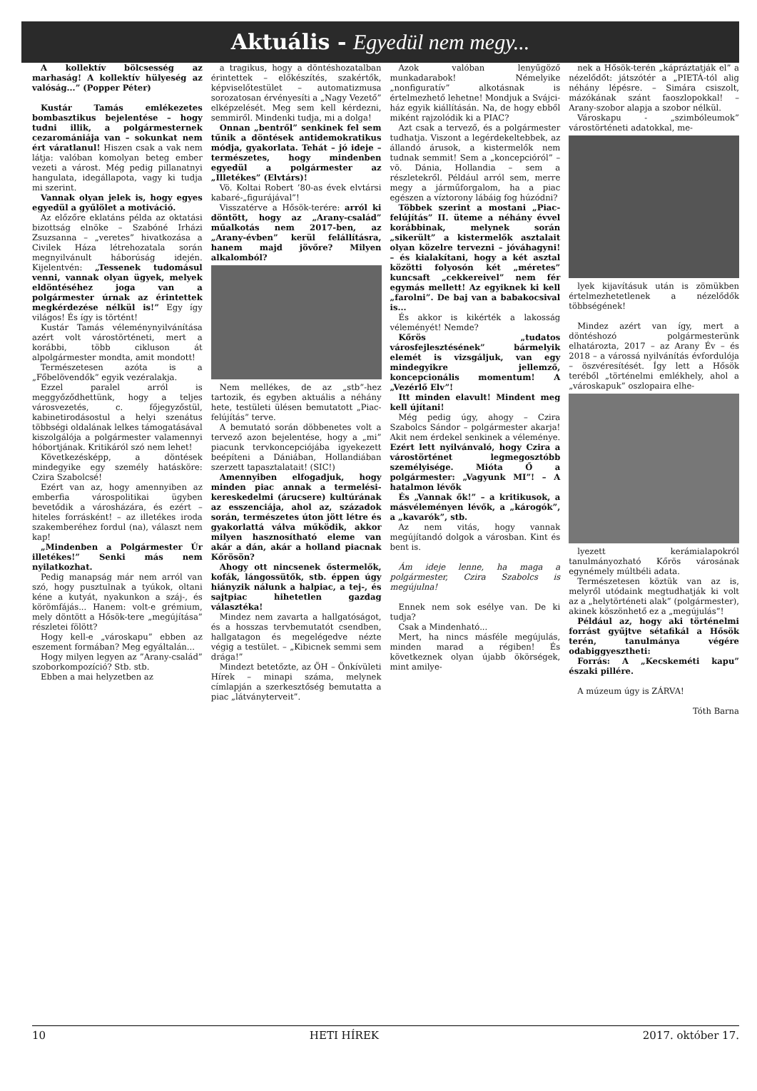Aktuális - Egyedül nem megy...
A kollektív bölcsesség az marhaság! A kollektív hülyeség az valóság...” (Popper Péter)
Kustár Tamás emlékezetes bombasztikus bejelentése – hogy tudni illik, a polgármesternek cezaromániája van – sokunkat nem ért váratlanul! Hiszen csak a vak nem látja: valóban komolyan beteg ember vezeti a várost. Még pedig pillanatnyi hangulata, idegállapota, vagy ki tudja mi szerint.
Vannak olyan jelek is, hogy egyes egyedül a gyűlölet a motiváció.
Az előzőre eklatáns példa az oktatási bizottság elnöke – Szabóné Irházi Zsuzsanna – „veretes” hivatkozása a Civilek Háza létrehozatala során megnyilvánult háborúság idején. Kijelentvén: „Tessenek tudomásul venni, vannak olyan ügyek, melyek eldöntéséhez joga van a polgármester úrnak az érintettek megkérdezése nélkül is!” Egy így világos! És így is történt!
Kustár Tamás véleménynyilvánítása azért volt várostörténeti, mert a korábbi, több cikluson át alpolgármester mondta, amit mondott!
Természetesen azóta is a „Főbelövendők” egyik vezéralakja.
Ezzel paralel arról is meggyőződhettünk, hogy a teljes városvezetés, c. főjegyzőstül, kabinetirodásostul a helyi szenátus többségi oldalának lelkes támogatásával kiszolgálója a polgármester valamennyi hóbortjának. Kritikáról szó nem lehet!
Következésképp, a döntések mindegyike egy személy hatásköre: Czira Szabolcsé!
Ezért van az, hogy amennyiben az emberfia várospolitikai ügyben bevetődik a városházára, és ezért – hiteles forrásként! – az illetékes iroda szakemberéhez fordul (na), választ nem kap!
„Mindenben a Polgármester Úr illetékes!” Senki más nem nyilatkozhat.
Pedig manapság már nem arról van szó, hogy pusztulnak a tyúkok, oltani kéne a kutyát, nyakunkon a száj-, és körömfájás... Hanem: volt-e grémium, mely döntött a Hősök-tere „megújítása” részletei fölött?
Hogy kell-e „városkapu” ebben az eszement formában? Meg egyáltalán...
Hogy milyen legyen az ”Arany-család” szoborkompozíció? Stb. stb.
Ebben a mai helyzetben az
a tragikus, hogy a döntéshozatalban érintettek – előkészítés, szakértők, képviselőtestület – automatizmusa sorozatosan érvényesíti a „Nagy Vezető” elképzelését. Meg sem kell kérdezni, semmiről. Mindenki tudja, mi a dolga!
Onnan „bentről” senkinek fel sem tűnik a döntések antidemokratikus módja, gyakorlata. Tehát – jó ideje – természetes, hogy mindenben egyedül a polgármester az „Illetékes” (Elvtárs)!
Vö. Koltai Robert ’80-as évek elvtársi kabaré-„figurájával”!
Visszatérve a Hősök-terére: arról ki döntött, hogy az „Arany-család” műalkotás nem 2017-ben, az „Arany-évben” kerül felállításra, hanem majd jövőre? Milyen alkalomból?
Nem mellékes, de az „stb”-hez tartozik, és egyben aktuális a néhány hete, testületi ülésen bemutatott „Piac-felújítás” terve.
A bemutató során döbbenetes volt a tervező azon bejelentése, hogy a „mi” piacunk tervkoncepciójába igyekezett beépíteni a Dániában, Hollandiában szerzett tapasztalatait! (SIC!)
Amennyiben elfogadjuk, hogy minden piac annak a termelési-kereskedelmi (árucsere) kultúrának az esszenciája, ahol az, századok során, természetes úton jött létre és gyakorlattá válva működik, akkor milyen hasznosítható eleme van akár a dán, akár a holland piacnak Kőrösön?
Ahogy ott nincsenek őstermelők, kofák, lángossütők, stb. éppen úgy hiányzik nálunk a halpiac, a tej-, és sajtpiac hihetetlen gazdag választéka!
Mindez nem zavarta a hallgatóságot, és a hosszas tervbemutatót csendben, hallgatagon és megelégedve nézte végig a testület. – „Kibicnek semmi sem drága!”
Mindezt betetőzte, az ÖH – Önkívületi Hírek – minapi száma, melynek címlapján a szerkesztőség bemutatta a piac „látványterveit”.
Azok valóban lenyűgöző munkadarabok! Némelyike „nonfiguratív” alkotásnak is értelmezhető lehetne! Mondjuk a Svájci-ház egyik kiállításán. Na, de hogy ebből miként rajzolódik ki a PIAC?
Azt csak a tervező, és a polgármester tudhatja. Viszont a legérdekeltebbek, az állandó árusok, a kistermelők nem tudnak semmit! Sem a „koncepcióról” – vö. Dánia, Hollandia – sem a részletekről. Például arról sem, merre megy a járműforgalom, ha a piac egészen a víztorony lábáig fog húzódni?
Többek szerint a mostani „Piac-felújítás” II. üteme a néhány évvel korábbinak, melynek során „sikerült” a kistermelők asztalait olyan közelre tervezni – jóváhagyni! – és kialakítani, hogy a két asztal közötti folyosón két „méretes” kuncsaft „cekkereivel” nem fér egymás mellett! Az egyiknek ki kell „farolni”. De baj van a babakocsival is...
És akkor is kikérték a lakosság véleményét! Nemde?
Kőrös „tudatos városfejlesztésének” bármelyik elemét is vizsgáljuk, van egy mindegyikre jellemző, koncepcionális momentum! A „Vezérlő Elv”!
Itt minden elavult! Mindent meg kell újítani!
Még pedig úgy, ahogy – Czira Szabolcs Sándor – polgármester akarja! Akit nem érdekel senkinek a véleménye. Ezért lett nyilvánvaló, hogy Czira a várostörténet legmegosztóbb személyisége. Mióta Ő a polgármester: „Vagyunk MI”! – A hatalmon lévők
És „Vannak ők!” – a kritikusok, a másvéleményen lévők, a „károgók”, a „kavarók”, stb.
Az nem vitás, hogy vannak megújítandó dolgok a városban. Kint és bent is.
Ám ideje lenne, ha maga a polgármester, Czira Szabolcs is megújulna!
Ennek nem sok esélye van. De ki tudja?
Csak a Mindenható...
Mert, ha nincs másféle megújulás, minden marad a régiben! És következnek olyan újabb ökörségek, mint amilye-
nek a Hősök-terén „kápráztatják el” a nézelődőt: játszótér a „PIETÁ-tól alig néhány lépésre. – Simára csiszolt, mázókának szánt faoszlopokkal! – Arany-szobor alapja a szobor nélkül.
Városkapu - „szimbóleumok” várostörténeti adatokkal, me-
lyek kijavításuk után is zömükben értelmezhetetlenek a nézelődők többségének!
Mindez azért van így, mert a döntéshozó polgármesterünk elhatározta, 2017 – az Arany Év – és 2018 – a várossá nyilvánítás évfordulója – öszvéresítését. Így lett a Hősök teréből „történelmi emlékhely, ahol a „városkapuk” oszlopaira elhe-
lyezett kerámialapokról tanulmányozható Kőrös városának egynémely múltbéli adata.
Természetesen köztük van az is, melyről utódaink megtudhatják ki volt az a „helytörténeti alak” (polgármester), akinek köszönhető ez a „megújulás”!
Például az, hogy aki történelmi forrást gyűjtve sétafikál a Hősök terén, tanulmánya végére odabiggyesztheti:
Forrás: A „Kecskeméti kapu” északi pillére.
A múzeum úgy is ZÁRVA!
Tóth Barna
10 HETI HÍREK 2017. október 17.